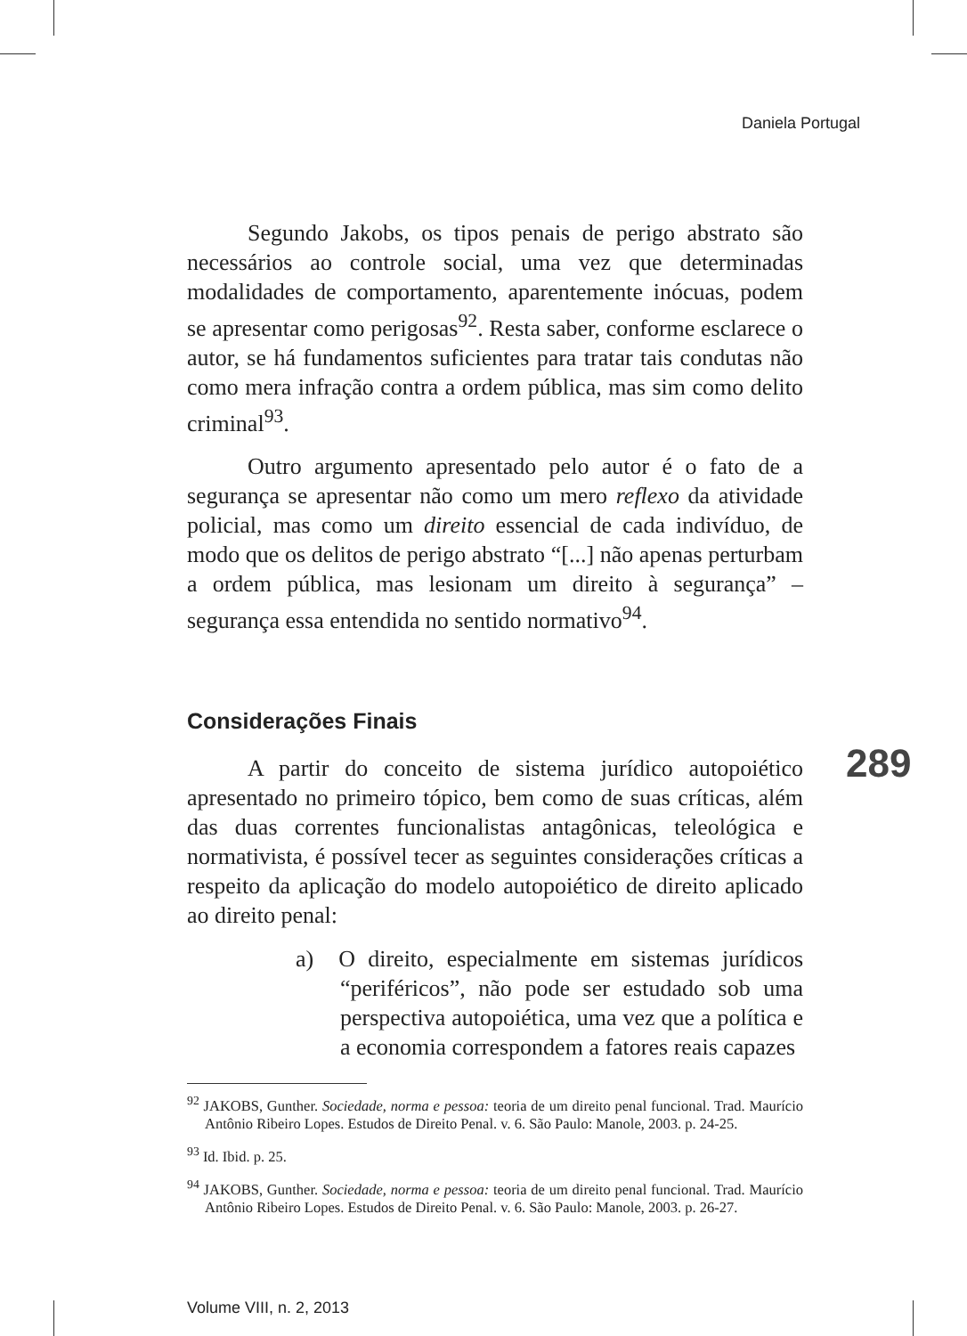Daniela Portugal
Segundo Jakobs, os tipos penais de perigo abstrato são necessários ao controle social, uma vez que determinadas modalidades de comportamento, aparentemente inócuas, podem se apresentar como perigosas<sup>92</sup>. Resta saber, conforme esclarece o autor, se há fundamentos suficientes para tratar tais condutas não como mera infração contra a ordem pública, mas sim como delito criminal<sup>93</sup>.
Outro argumento apresentado pelo autor é o fato de a segurança se apresentar não como um mero reflexo da atividade policial, mas como um direito essencial de cada indivíduo, de modo que os delitos de perigo abstrato “[...] não apenas perturbam a ordem pública, mas lesionam um direito à segurança” – segurança essa entendida no sentido normativo<sup>94</sup>.
Considerações Finais
A partir do conceito de sistema jurídico autopoiético apresentado no primeiro tópico, bem como de suas críticas, além das duas correntes funcionalistas antagônicas, teleológica e normativista, é possível tecer as seguintes considerações críticas a respeito da aplicação do modelo autopoiético de direito aplicado ao direito penal:
a) O direito, especialmente em sistemas jurídicos “periféricos”, não pode ser estudado sob uma perspectiva autopoiética, uma vez que a política e a economia correspondem a fatores reais capazes
<sup>92</sup> JAKOBS, Gunther. Sociedade, norma e pessoa: teoria de um direito penal funcional. Trad. Maurício Antônio Ribeiro Lopes. Estudos de Direito Penal. v. 6. São Paulo: Manole, 2003. p. 24-25.
<sup>93</sup> Id. Ibid. p. 25.
<sup>94</sup> JAKOBS, Gunther. Sociedade, norma e pessoa: teoria de um direito penal funcional. Trad. Maurício Antônio Ribeiro Lopes. Estudos de Direito Penal. v. 6. São Paulo: Manole, 2003. p. 26-27.
289
Volume VIII, n. 2, 2013